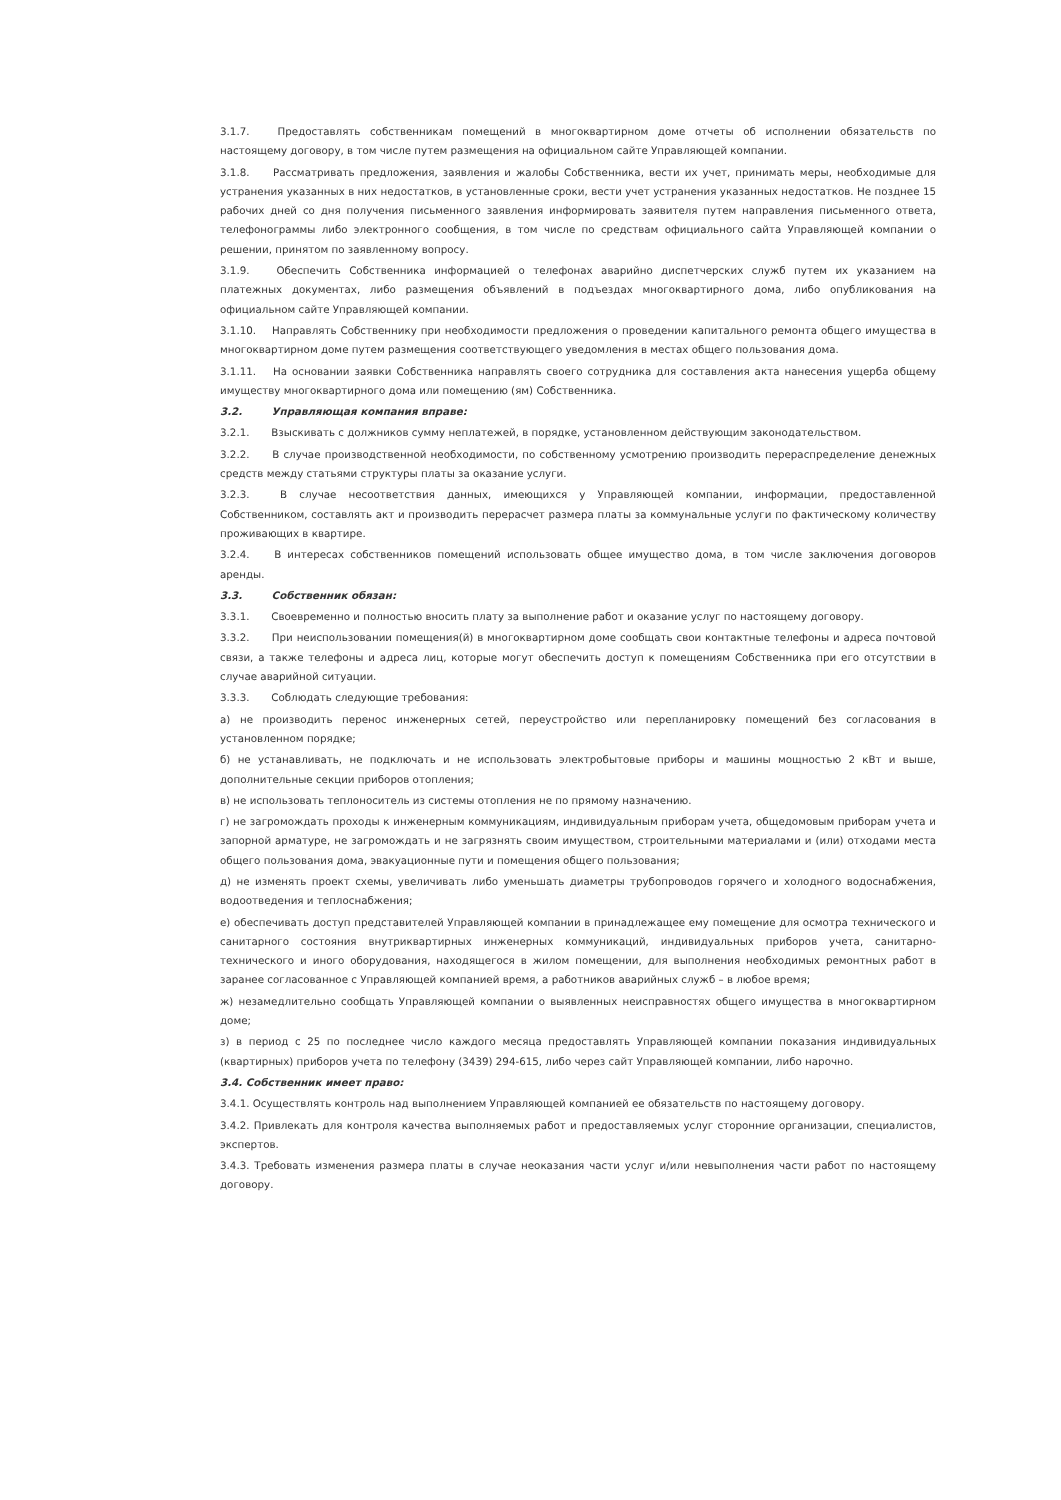3.1.7. Предоставлять собственникам помещений в многоквартирном доме отчеты об исполнении обязательств по настоящему договору, в том числе путем размещения на официальном сайте Управляющей компании.
3.1.8. Рассматривать предложения, заявления и жалобы Собственника, вести их учет, принимать меры, необходимые для устранения указанных в них недостатков, в установленные сроки, вести учет устранения указанных недостатков. Не позднее 15 рабочих дней со дня получения письменного заявления информировать заявителя путем направления письменного ответа, телефонограммы либо электронного сообщения, в том числе по средствам официального сайта Управляющей компании о решении, принятом по заявленному вопросу.
3.1.9. Обеспечить Собственника информацией о телефонах аварийно диспетчерских служб путем их указанием на платежных документах, либо размещения объявлений в подъездах многоквартирного дома, либо опубликования на официальном сайте Управляющей компании.
3.1.10. Направлять Собственнику при необходимости предложения о проведении капитального ремонта общего имущества в многоквартирном доме путем размещения соответствующего уведомления в местах общего пользования дома.
3.1.11. На основании заявки Собственника направлять своего сотрудника для составления акта нанесения ущерба общему имуществу многоквартирного дома или помещению (ям) Собственника.
3.2. Управляющая компания вправе:
3.2.1. Взыскивать с должников сумму неплатежей, в порядке, установленном действующим законодательством.
3.2.2. В случае производственной необходимости, по собственному усмотрению производить перераспределение денежных средств между статьями структуры платы за оказание услуги.
3.2.3. В случае несоответствия данных, имеющихся у Управляющей компании, информации, предоставленной Собственником, составлять акт и производить перерасчет размера платы за коммунальные услуги по фактическому количеству проживающих в квартире.
3.2.4. В интересах собственников помещений использовать общее имущество дома, в том числе заключения договоров аренды.
3.3. Собственник обязан:
3.3.1. Своевременно и полностью вносить плату за выполнение работ и оказание услуг по настоящему договору.
3.3.2. При неиспользовании помещения(й) в многоквартирном доме сообщать свои контактные телефоны и адреса почтовой связи, а также телефоны и адреса лиц, которые могут обеспечить доступ к помещениям Собственника при его отсутствии в случае аварийной ситуации.
3.3.3. Соблюдать следующие требования:
а) не производить перенос инженерных сетей, переустройство или перепланировку помещений без согласования в установленном порядке;
б) не устанавливать, не подключать и не использовать электробытовые приборы и машины мощностью 2 кВт и выше, дополнительные секции приборов отопления;
в) не использовать теплоноситель из системы отопления не по прямому назначению.
г) не загромождать проходы к инженерным коммуникациям, индивидуальным приборам учета, общедомовым приборам учета и запорной арматуре, не загромождать и не загрязнять своим имуществом, строительными материалами и (или) отходами места общего пользования дома, эвакуационные пути и помещения общего пользования;
д) не изменять проект схемы, увеличивать либо уменьшать диаметры трубопроводов горячего и холодного водоснабжения, водоотведения и теплоснабжения;
е) обеспечивать доступ представителей Управляющей компании в принадлежащее ему помещение для осмотра технического и санитарного состояния внутриквартирных инженерных коммуникаций, индивидуальных приборов учета, санитарно-технического и иного оборудования, находящегося в жилом помещении, для выполнения необходимых ремонтных работ в заранее согласованное с Управляющей компанией время, а работников аварийных служб – в любое время;
ж) незамедлительно сообщать Управляющей компании о выявленных неисправностях общего имущества в многоквартирном доме;
з) в период с 25 по последнее число каждого месяца предоставлять Управляющей компании показания индивидуальных (квартирных) приборов учета по телефону (3439) 294-615, либо через сайт Управляющей компании, либо нарочно.
3.4. Собственник имеет право:
3.4.1. Осуществлять контроль над выполнением Управляющей компанией ее обязательств по настоящему договору.
3.4.2. Привлекать для контроля качества выполняемых работ и предоставляемых услуг сторонние организации, специалистов, экспертов.
3.4.3. Требовать изменения размера платы в случае неоказания части услуг и/или невыполнения части работ по настоящему договору.